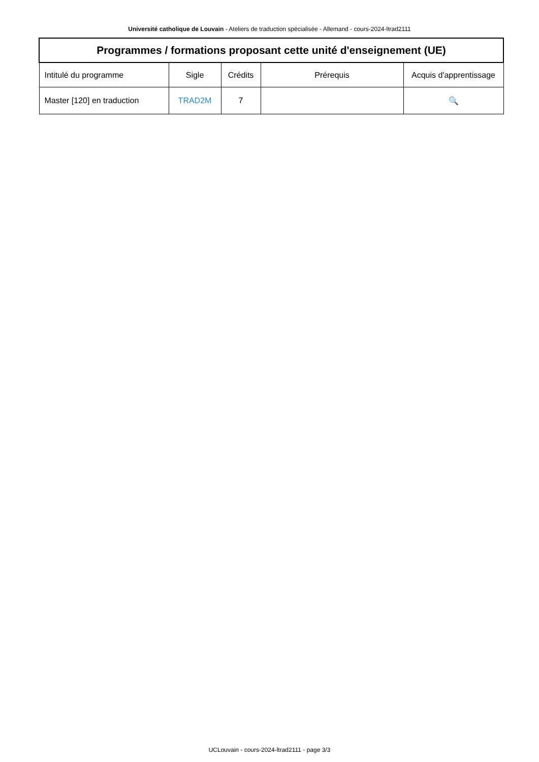Université catholique de Louvain - Ateliers de traduction spécialisée - Allemand - cours-2024-ltrad2111
| Programmes / formations proposant cette unité d'enseignement (UE) | | | | |
| --- | --- | --- | --- | --- |
| Intitulé du programme | Sigle | Crédits | Prérequis | Acquis d'apprentissage |
| Master [120] en traduction | TRAD2M | 7 | | 🔍 |
UCLouvain - cours-2024-ltrad2111 - page 3/3